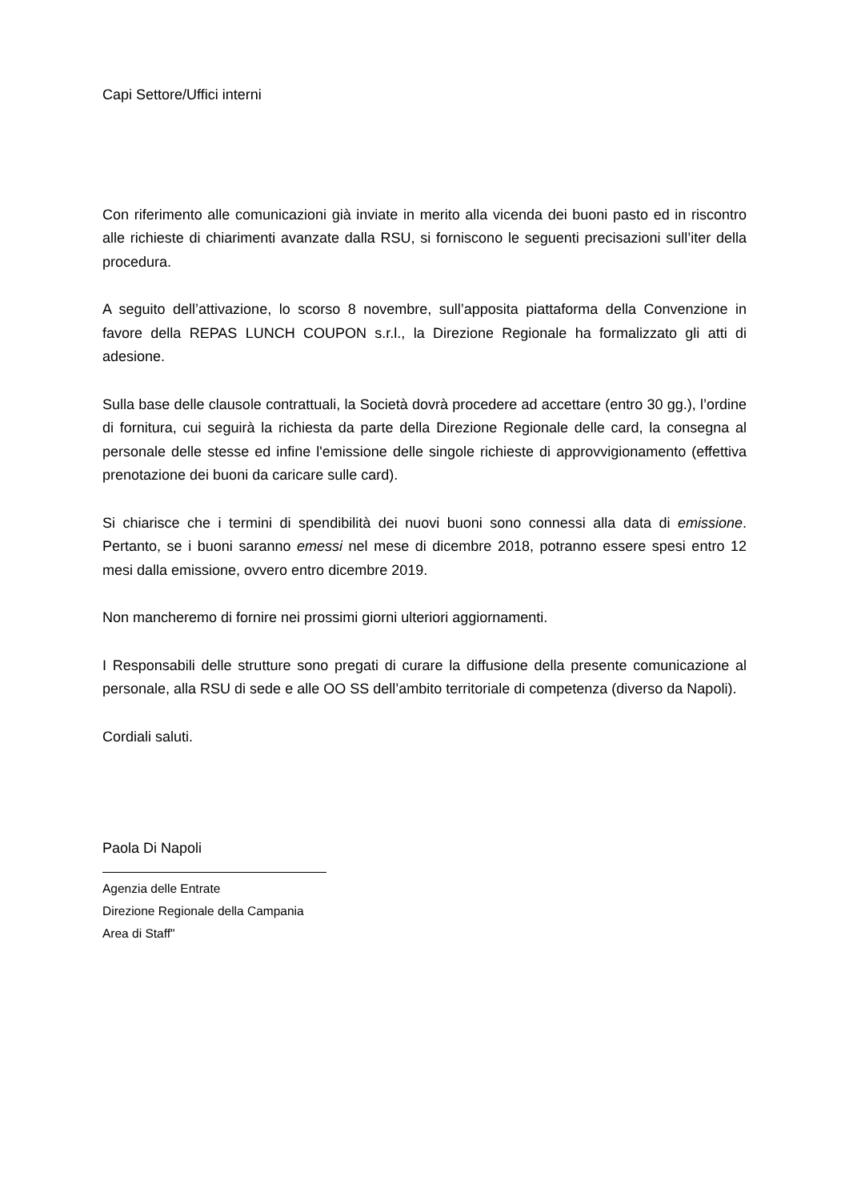Capi Settore/Uffici interni
Con riferimento alle comunicazioni già inviate in merito alla vicenda dei buoni pasto ed in riscontro alle richieste di chiarimenti avanzate dalla RSU, si forniscono le seguenti precisazioni sull’iter della procedura.
A seguito dell’attivazione, lo scorso 8 novembre, sull’apposita piattaforma della Convenzione in favore della REPAS LUNCH COUPON s.r.l., la Direzione Regionale ha formalizzato gli atti di adesione.
Sulla base delle clausole contrattuali, la Società dovrà procedere ad accettare (entro 30 gg.), l’ordine di fornitura, cui seguirà la richiesta da parte della Direzione Regionale delle card, la consegna al personale delle stesse ed infine l'emissione delle singole richieste di approvvigionamento (effettiva prenotazione dei buoni da caricare sulle card).
Si chiarisce che i termini di spendibilità dei nuovi buoni sono connessi alla data di emissione. Pertanto, se i buoni saranno emessi nel mese di dicembre 2018, potranno essere spesi entro 12 mesi dalla emissione, ovvero entro dicembre 2019.
Non mancheremo di fornire nei prossimi giorni ulteriori aggiornamenti.
I Responsabili delle strutture sono pregati di curare la diffusione della presente comunicazione al personale, alla RSU di sede e alle OO SS dell’ambito territoriale di competenza (diverso da Napoli).
Cordiali saluti.
Paola Di Napoli
Agenzia delle Entrate
Direzione Regionale della Campania
Area di Staff"